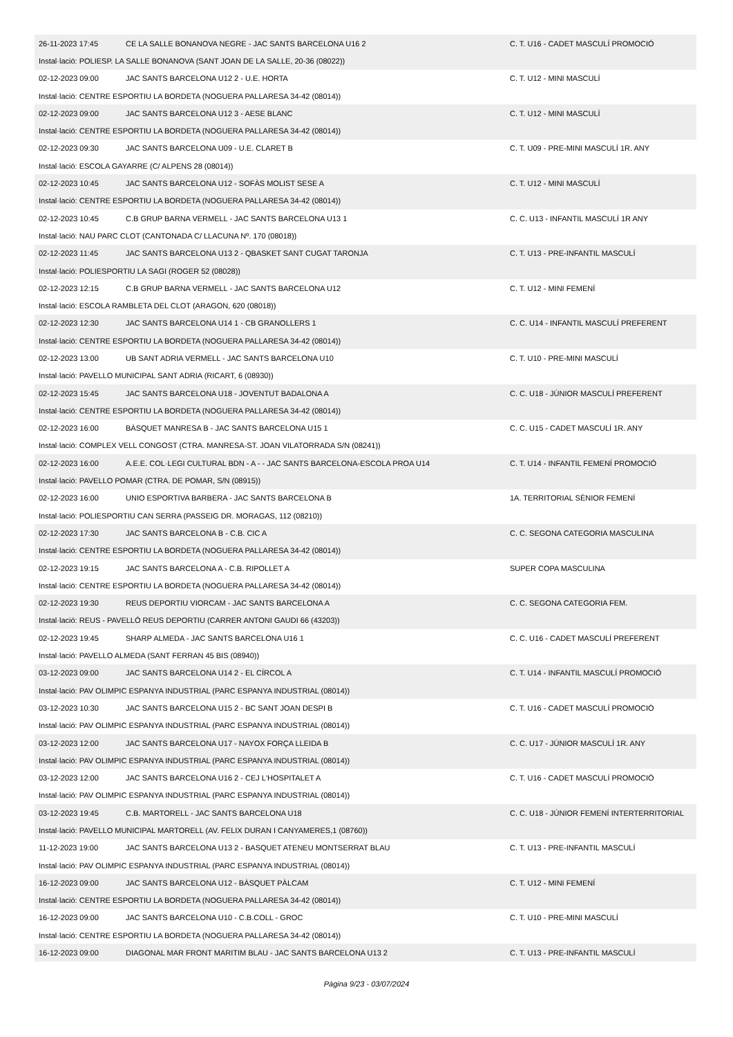| 26-11-2023 17:45 | CE LA SALLE BONANOVA NEGRE - JAC SANTS BARCELONA U16 2 | C. T. U16 - CADET MASCULÍ PROMOCIÓ |
| Instal·lació: POLIESP. LA SALLE BONANOVA (SANT JOAN DE LA SALLE, 20-36 (08022)) | | |
| 02-12-2023 09:00 | JAC SANTS BARCELONA U12 2 - U.E. HORTA | C. T. U12 - MINI MASCULÍ |
| Instal·lació: CENTRE ESPORTIU LA BORDETA (NOGUERA PALLARESA 34-42 (08014)) | | |
| 02-12-2023 09:00 | JAC SANTS BARCELONA U12 3 - AESE BLANC | C. T. U12 - MINI MASCULÍ |
| Instal·lació: CENTRE ESPORTIU LA BORDETA (NOGUERA PALLARESA 34-42 (08014)) | | |
| 02-12-2023 09:30 | JAC SANTS BARCELONA U09 - U.E. CLARET B | C. T. U09 - PRE-MINI MASCULÍ 1R. ANY |
| Instal·lació: ESCOLA GAYARRE (C/ ALPENS 28 (08014)) | | |
| 02-12-2023 10:45 | JAC SANTS BARCELONA U12 - SOFÀS MOLIST SESE A | C. T. U12 - MINI MASCULÍ |
| Instal·lació: CENTRE ESPORTIU LA BORDETA (NOGUERA PALLARESA 34-42 (08014)) | | |
| 02-12-2023 10:45 | C.B GRUP BARNA VERMELL - JAC SANTS BARCELONA U13 1 | C. C. U13 - INFANTIL MASCULÍ 1R ANY |
| Instal·lació: NAU PARC CLOT (CANTONADA C/ LLACUNA Nº. 170 (08018)) | | |
| 02-12-2023 11:45 | JAC SANTS BARCELONA U13 2 - QBASKET SANT CUGAT TARONJA | C. T. U13 - PRE-INFANTIL MASCULÍ |
| Instal·lació: POLIESPORTIU LA SAGI (ROGER 52 (08028)) | | |
| 02-12-2023 12:15 | C.B GRUP BARNA VERMELL - JAC SANTS BARCELONA U12 | C. T. U12 - MINI FEMENÍ |
| Instal·lació: ESCOLA RAMBLETA DEL CLOT (ARAGON, 620 (08018)) | | |
| 02-12-2023 12:30 | JAC SANTS BARCELONA U14 1 - CB GRANOLLERS 1 | C. C. U14 - INFANTIL MASCULÍ PREFERENT |
| Instal·lació: CENTRE ESPORTIU LA BORDETA (NOGUERA PALLARESA 34-42 (08014)) | | |
| 02-12-2023 13:00 | UB SANT ADRIA VERMELL - JAC SANTS BARCELONA U10 | C. T. U10 - PRE-MINI MASCULÍ |
| Instal·lació: PAVELLO MUNICIPAL SANT ADRIA (RICART, 6 (08930)) | | |
| 02-12-2023 15:45 | JAC SANTS BARCELONA U18 - JOVENTUT BADALONA A | C. C. U18 - JÚNIOR MASCULÍ PREFERENT |
| Instal·lació: CENTRE ESPORTIU LA BORDETA (NOGUERA PALLARESA 34-42 (08014)) | | |
| 02-12-2023 16:00 | BÀSQUET MANRESA B - JAC SANTS BARCELONA U15 1 | C. C. U15 - CADET MASCULÍ 1R. ANY |
| Instal·lació: COMPLEX VELL CONGOST (CTRA. MANRESA-ST. JOAN VILATORRADA S/N (08241)) | | |
| 02-12-2023 16:00 | A.E.E. COL·LEGI CULTURAL BDN - A - - JAC SANTS BARCELONA-ESCOLA PROA U14 | C. T. U14 - INFANTIL FEMENÍ PROMOCIÓ |
| Instal·lació: PAVELLO POMAR (CTRA. DE POMAR, S/N (08915)) | | |
| 02-12-2023 16:00 | UNIO ESPORTIVA BARBERA - JAC SANTS BARCELONA B | 1A. TERRITORIAL SÈNIOR FEMENÍ |
| Instal·lació: POLIESPORTIU CAN SERRA (PASSEIG DR. MORAGAS, 112 (08210)) | | |
| 02-12-2023 17:30 | JAC SANTS BARCELONA B - C.B. CIC A | C. C. SEGONA CATEGORIA MASCULINA |
| Instal·lació: CENTRE ESPORTIU LA BORDETA (NOGUERA PALLARESA 34-42 (08014)) | | |
| 02-12-2023 19:15 | JAC SANTS BARCELONA A - C.B. RIPOLLET A | SUPER COPA MASCULINA |
| Instal·lació: CENTRE ESPORTIU LA BORDETA (NOGUERA PALLARESA 34-42 (08014)) | | |
| 02-12-2023 19:30 | REUS DEPORTIU VIORCAM - JAC SANTS BARCELONA A | C. C. SEGONA CATEGORIA FEM. |
| Instal·lació: REUS - PAVELLÓ REUS DEPORTIU (CARRER ANTONI GAUDI 66 (43203)) | | |
| 02-12-2023 19:45 | SHARP ALMEDA - JAC SANTS BARCELONA U16 1 | C. C. U16 - CADET MASCULÍ PREFERENT |
| Instal·lació: PAVELLO ALMEDA (SANT FERRAN 45 BIS (08940)) | | |
| 03-12-2023 09:00 | JAC SANTS BARCELONA U14 2 - EL CÍRCOL A | C. T. U14 - INFANTIL MASCULÍ PROMOCIÓ |
| Instal·lació: PAV OLIMPIC ESPANYA INDUSTRIAL (PARC ESPANYA INDUSTRIAL (08014)) | | |
| 03-12-2023 10:30 | JAC SANTS BARCELONA U15 2 - BC SANT JOAN DESPI B | C. T. U16 - CADET MASCULÍ PROMOCIÓ |
| Instal·lació: PAV OLIMPIC ESPANYA INDUSTRIAL (PARC ESPANYA INDUSTRIAL (08014)) | | |
| 03-12-2023 12:00 | JAC SANTS BARCELONA U17 - NAYOX FORÇA LLEIDA B | C. C. U17 - JÚNIOR MASCULÍ 1R. ANY |
| Instal·lació: PAV OLIMPIC ESPANYA INDUSTRIAL (PARC ESPANYA INDUSTRIAL (08014)) | | |
| 03-12-2023 12:00 | JAC SANTS BARCELONA U16 2 - CEJ L'HOSPITALET A | C. T. U16 - CADET MASCULÍ PROMOCIÓ |
| Instal·lació: PAV OLIMPIC ESPANYA INDUSTRIAL (PARC ESPANYA INDUSTRIAL (08014)) | | |
| 03-12-2023 19:45 | C.B. MARTORELL - JAC SANTS BARCELONA U18 | C. C. U18 - JÚNIOR FEMENÍ INTERTERRITORIAL |
| Instal·lació: PAVELLO MUNICIPAL MARTORELL (AV. FELIX DURAN I CANYAMERES,1 (08760)) | | |
| 11-12-2023 19:00 | JAC SANTS BARCELONA U13 2 - BASQUET ATENEU MONTSERRAT BLAU | C. T. U13 - PRE-INFANTIL MASCULÍ |
| Instal·lació: PAV OLIMPIC ESPANYA INDUSTRIAL (PARC ESPANYA INDUSTRIAL (08014)) | | |
| 16-12-2023 09:00 | JAC SANTS BARCELONA U12 - BÀSQUET PÀLCAM | C. T. U12 - MINI FEMENÍ |
| Instal·lació: CENTRE ESPORTIU LA BORDETA (NOGUERA PALLARESA 34-42 (08014)) | | |
| 16-12-2023 09:00 | JAC SANTS BARCELONA U10 - C.B.COLL - GROC | C. T. U10 - PRE-MINI MASCULÍ |
| Instal·lació: CENTRE ESPORTIU LA BORDETA (NOGUERA PALLARESA 34-42 (08014)) | | |
| 16-12-2023 09:00 | DIAGONAL MAR FRONT MARITIM BLAU - JAC SANTS BARCELONA U13 2 | C. T. U13 - PRE-INFANTIL MASCULÍ |
Pàgina 9/23 - 03/07/2024